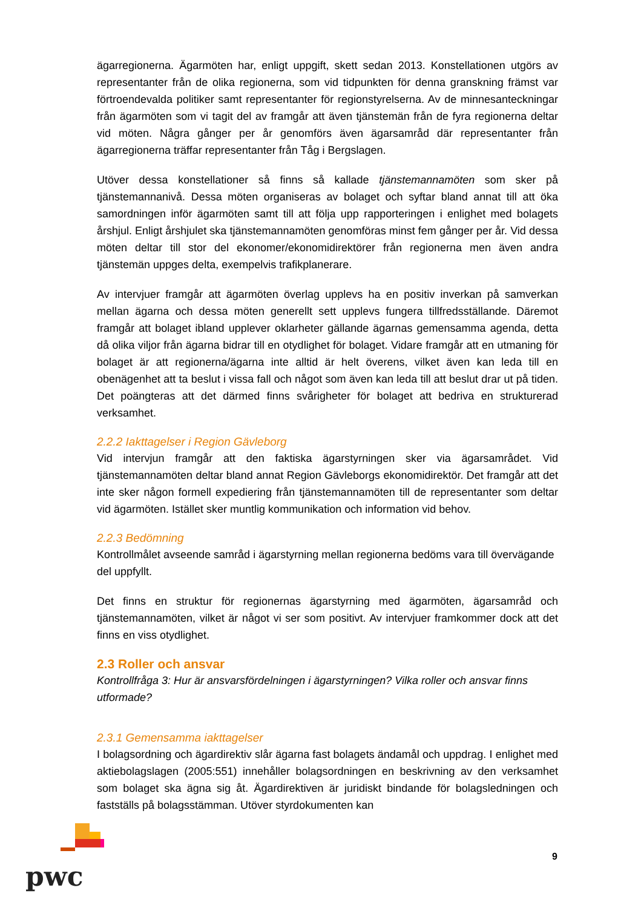ägarregionerna. Ägarmöten har, enligt uppgift, skett sedan 2013. Konstellationen utgörs av representanter från de olika regionerna, som vid tidpunkten för denna granskning främst var förtroendevalda politiker samt representanter för regionstyrelserna. Av de minnesanteckningar från ägarmöten som vi tagit del av framgår att även tjänstemän från de fyra regionerna deltar vid möten. Några gånger per år genomförs även ägarsamråd där representanter från ägarregionerna träffar representanter från Tåg i Bergslagen.
Utöver dessa konstellationer så finns så kallade tjänstemannamöten som sker på tjänstemannanivå. Dessa möten organiseras av bolaget och syftar bland annat till att öka samordningen inför ägarmöten samt till att följa upp rapporteringen i enlighet med bolagets årshjul. Enligt årshjulet ska tjänstemannamöten genomföras minst fem gånger per år. Vid dessa möten deltar till stor del ekonomer/ekonomidirektörer från regionerna men även andra tjänstemän uppges delta, exempelvis trafikplanerare.
Av intervjuer framgår att ägarmöten överlag upplevs ha en positiv inverkan på samverkan mellan ägarna och dessa möten generellt sett upplevs fungera tillfredsställande. Däremot framgår att bolaget ibland upplever oklarheter gällande ägarnas gemensamma agenda, detta då olika viljor från ägarna bidrar till en otydlighet för bolaget. Vidare framgår att en utmaning för bolaget är att regionerna/ägarna inte alltid är helt överens, vilket även kan leda till en obenägenhet att ta beslut i vissa fall och något som även kan leda till att beslut drar ut på tiden. Det poängteras att det därmed finns svårigheter för bolaget att bedriva en strukturerad verksamhet.
2.2.2 Iakttagelser i Region Gävleborg
Vid intervjun framgår att den faktiska ägarstyrningen sker via ägarsamrådet. Vid tjänstemannamöten deltar bland annat Region Gävleborgs ekonomidirektör. Det framgår att det inte sker någon formell expediering från tjänstemannamöten till de representanter som deltar vid ägarmöten. Istället sker muntlig kommunikation och information vid behov.
2.2.3 Bedömning
Kontrollmålet avseende samråd i ägarstyrning mellan regionerna bedöms vara till övervägande del uppfyllt.
Det finns en struktur för regionernas ägarstyrning med ägarmöten, ägarsamråd och tjänstemannamöten, vilket är något vi ser som positivt. Av intervjuer framkommer dock att det finns en viss otydlighet.
2.3 Roller och ansvar
Kontrollfråga 3: Hur är ansvarsfördelningen i ägarstyrningen? Vilka roller och ansvar finns utformade?
2.3.1 Gemensamma iakttagelser
I bolagsordning och ägardirektiv slår ägarna fast bolagets ändamål och uppdrag. I enlighet med aktiebolagslagen (2005:551) innehåller bolagsordningen en beskrivning av den verksamhet som bolaget ska ägna sig åt. Ägardirektiven är juridiskt bindande för bolagsledningen och fastställs på bolagsstämman. Utöver styrdokumenten kan
pwc
9